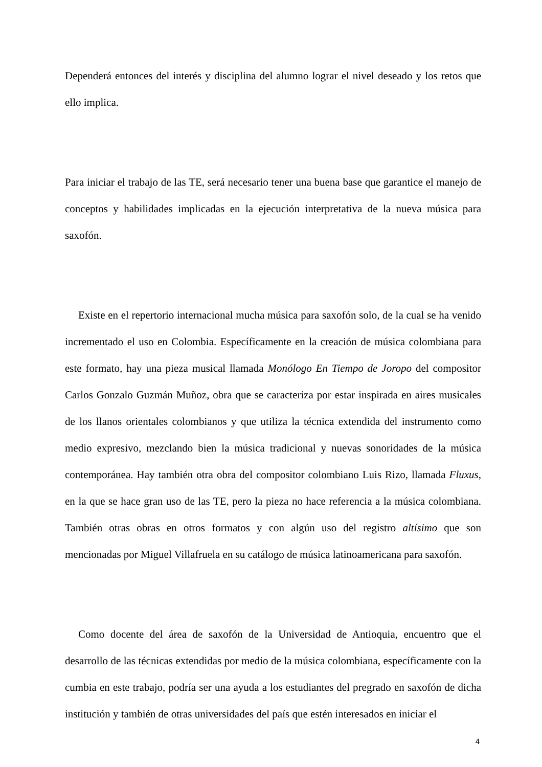Dependerá entonces del interés y disciplina del alumno lograr el nivel deseado y los retos que ello implica.
Para iniciar el trabajo de las TE, será necesario tener una buena base que garantice el manejo de conceptos y habilidades implicadas en la ejecución interpretativa de la nueva música para saxofón.
Existe en el repertorio internacional mucha música para saxofón solo, de la cual se ha venido incrementado el uso en Colombia. Específicamente en la creación de música colombiana para este formato, hay una pieza musical llamada Monólogo En Tiempo de Joropo del compositor Carlos Gonzalo Guzmán Muñoz, obra que se caracteriza por estar inspirada en aires musicales de los llanos orientales colombianos y que utiliza la técnica extendida del instrumento como medio expresivo, mezclando bien la música tradicional y nuevas sonoridades de la música contemporánea. Hay también otra obra del compositor colombiano Luis Rizo, llamada Fluxus, en la que se hace gran uso de las TE, pero la pieza no hace referencia a la música colombiana. También otras obras en otros formatos y con algún uso del registro altísimo que son mencionadas por Miguel Villafruela en su catálogo de música latinoamericana para saxofón.
Como docente del área de saxofón de la Universidad de Antioquia, encuentro que el desarrollo de las técnicas extendidas por medio de la música colombiana, específicamente con la cumbia en este trabajo, podría ser una ayuda a los estudiantes del pregrado en saxofón de dicha institución y también de otras universidades del país que estén interesados en iniciar el
4